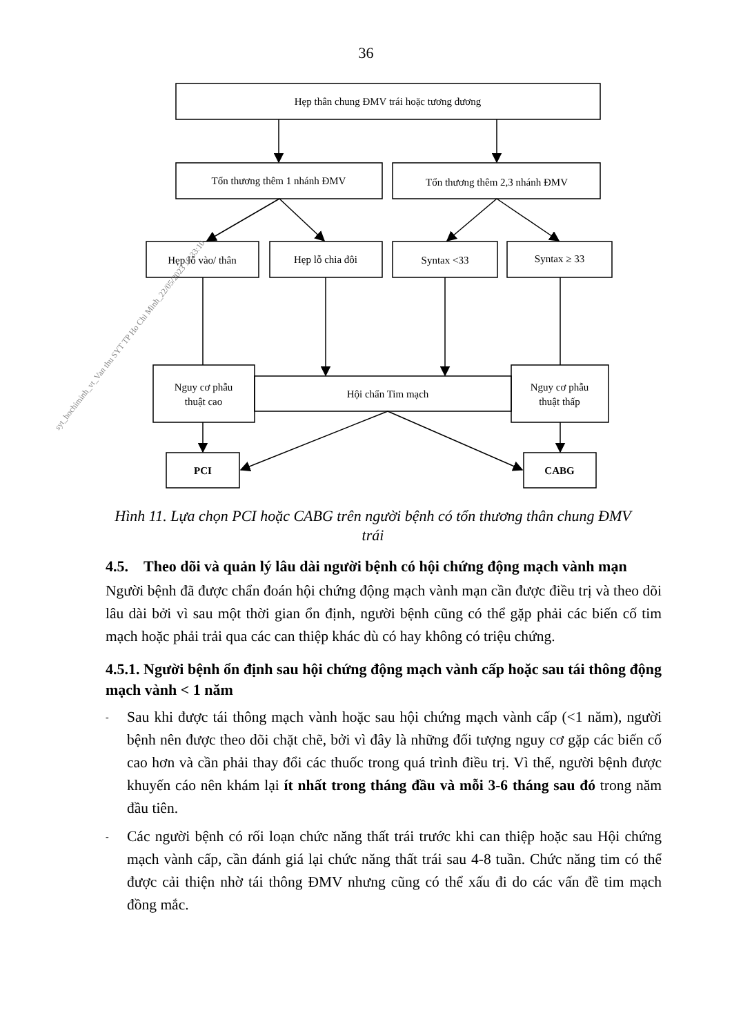36
Hẹp thân chung ĐMV trái hoặc tương đương
Tổn thương thêm 1 nhánh ĐMV
Tổn thương thêm 2,3 nhánh ĐMV
Hẹp lỗ vào/ thân
Hẹp lỗ chia đôi
Syntax <33
Syntax ≥ 33
Nguy cơ phẫu
thuật cao
Hội chẩn Tim mạch
Nguy cơ phẫu
thuật thấp
PCI
CABG
syt_hochiminh_vt_Van thu SYT TP Ho Chi Minh_22/05/2023 10:33:10
Hình 11. Lựa chọn PCI hoặc CABG trên người bệnh có tổn thương thân chung ĐMV trái
4.5. Theo dõi và quản lý lâu dài người bệnh có hội chứng động mạch vành mạn
Người bệnh đã được chẩn đoán hội chứng động mạch vành mạn cần được điều trị và theo dõi lâu dài bởi vì sau một thời gian ổn định, người bệnh cũng có thể gặp phải các biến cố tim mạch hoặc phải trải qua các can thiệp khác dù có hay không có triệu chứng.
4.5.1. Người bệnh ổn định sau hội chứng động mạch vành cấp hoặc sau tái thông động mạch vành < 1 năm
- Sau khi được tái thông mạch vành hoặc sau hội chứng mạch vành cấp (<1 năm), người bệnh nên được theo dõi chặt chẽ, bởi vì đây là những đối tượng nguy cơ gặp các biến cố cao hơn và cần phải thay đổi các thuốc trong quá trình điều trị. Vì thế, người bệnh được khuyến cáo nên khám lại ít nhất trong tháng đầu và mỗi 3-6 tháng sau đó trong năm đầu tiên.
- Các người bệnh có rối loạn chức năng thất trái trước khi can thiệp hoặc sau Hội chứng mạch vành cấp, cần đánh giá lại chức năng thất trái sau 4-8 tuần. Chức năng tim có thể được cải thiện nhờ tái thông ĐMV nhưng cũng có thể xấu đi do các vấn đề tim mạch đồng mắc.